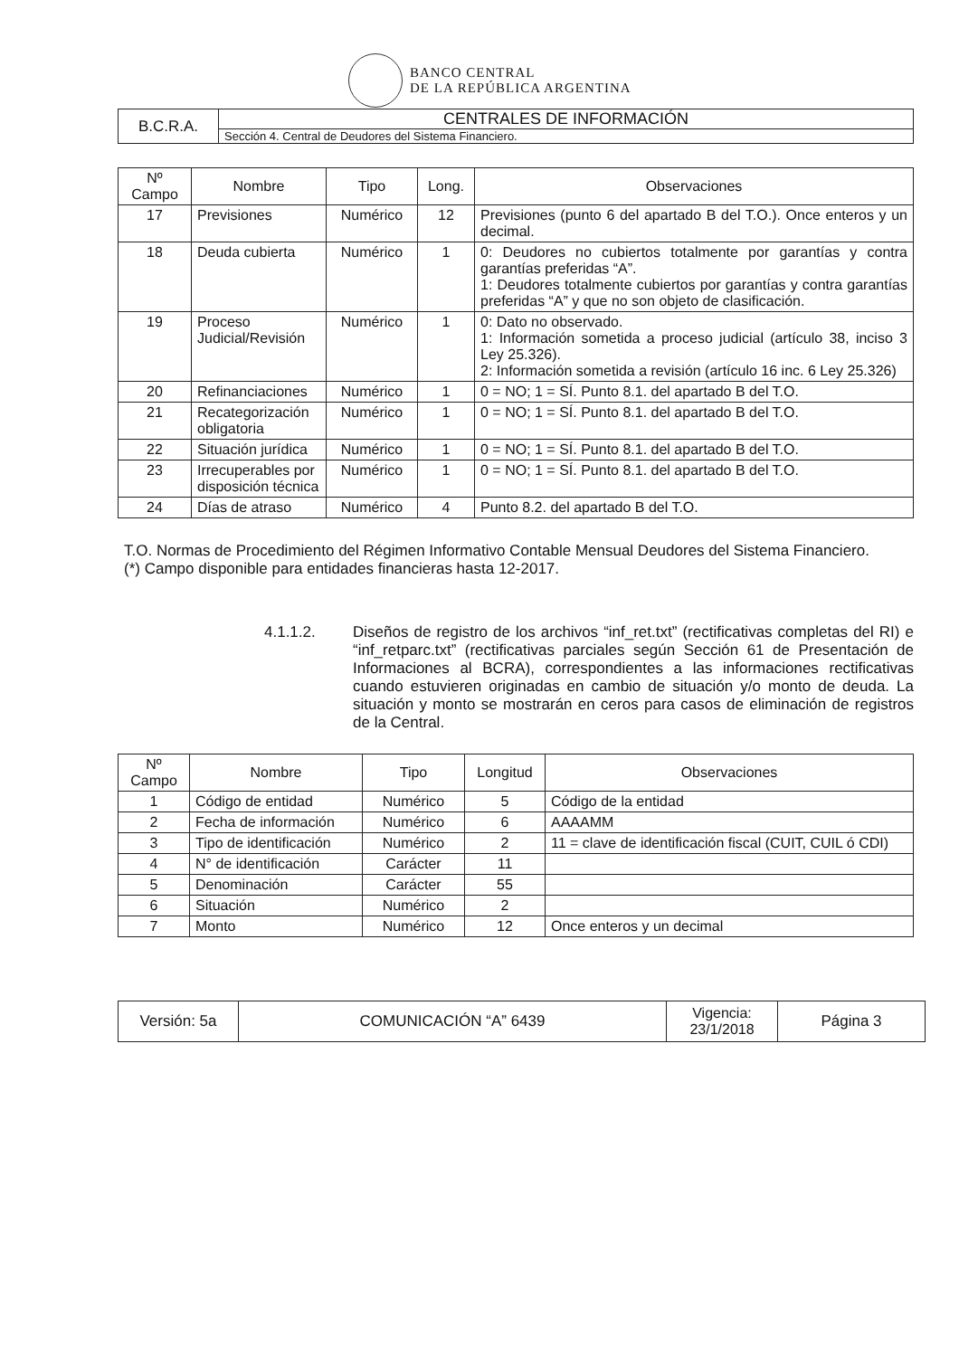BANCO CENTRAL
DE LA REPÚBLICA ARGENTINA
| B.C.R.A. | CENTRALES DE INFORMACIÓN |
| | Sección 4. Central de Deudores del Sistema Financiero. |
| Nº Campo | Nombre | Tipo | Long. | Observaciones |
| --- | --- | --- | --- | --- |
| 17 | Previsiones | Numérico | 12 | Previsiones (punto 6 del apartado B del T.O.). Once enteros y un decimal. |
| 18 | Deuda cubierta | Numérico | 1 | 0: Deudores no cubiertos totalmente por garantías y contra garantías preferidas “A”. 1: Deudores totalmente cubiertos por garantías y contra garantías preferidas “A” y que no son objeto de clasificación. |
| 19 | Proceso Judicial/Revisión | Numérico | 1 | 0: Dato no observado. 1: Información sometida a proceso judicial (artículo 38, inciso 3 Ley 25.326). 2: Información sometida a revisión (artículo 16 inc. 6 Ley 25.326) |
| 20 | Refinanciaciones | Numérico | 1 | 0 = NO; 1 = SÍ. Punto 8.1. del apartado B del T.O. |
| 21 | Recategorización obligatoria | Numérico | 1 | 0 = NO; 1 = SÍ. Punto 8.1. del apartado B del T.O. |
| 22 | Situación jurídica | Numérico | 1 | 0 = NO; 1 = SÍ. Punto 8.1. del apartado B del T.O. |
| 23 | Irrecuperables por disposición técnica | Numérico | 1 | 0 = NO; 1 = SÍ. Punto 8.1. del apartado B del T.O. |
| 24 | Días de atraso | Numérico | 4 | Punto 8.2. del apartado B del T.O. |
T.O. Normas de Procedimiento del Régimen Informativo Contable Mensual Deudores del Sistema Financiero.
(*) Campo disponible para entidades financieras hasta 12-2017.
4.1.1.2. Diseños de registro de los archivos “inf_ret.txt” (rectificativas completas del RI) e “inf_retparc.txt” (rectificativas parciales según Sección 61 de Presentación de Informaciones al BCRA), correspondientes a las informaciones rectificativas cuando estuvieren originadas en cambio de situación y/o monto de deuda. La situación y monto se mostrarán en ceros para casos de eliminación de registros de la Central.
| Nº Campo | Nombre | Tipo | Longitud | Observaciones |
| --- | --- | --- | --- | --- |
| 1 | Código de entidad | Numérico | 5 | Código de la entidad |
| 2 | Fecha de información | Numérico | 6 | AAAAMM |
| 3 | Tipo de identificación | Numérico | 2 | 11 = clave de identificación fiscal (CUIT, CUIL ó CDI) |
| 4 | N° de identificación | Carácter | 11 | |
| 5 | Denominación | Carácter | 55 | |
| 6 | Situación | Numérico | 2 | |
| 7 | Monto | Numérico | 12 | Once enteros y un decimal |
| Versión: 5a | COMUNICACIÓN “A” 6439 | Vigencia: 23/1/2018 | Página 3 |